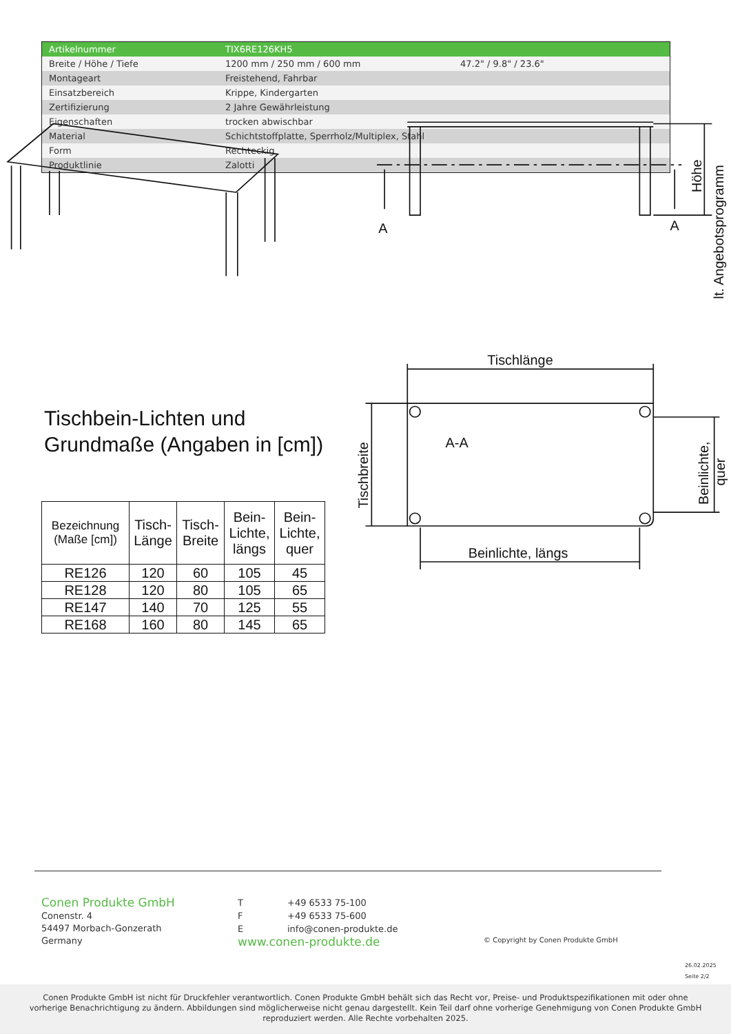| Artikelnummer | TIX6RE126KH5 | |
| Breite / Höhe / Tiefe | 1200 mm / 250 mm / 600 mm | 47.2" / 9.8" / 23.6" |
| Montageart | Freistehend, Fahrbar | |
| Einsatzbereich | Krippe, Kindergarten | |
| Zertifizierung | 2 Jahre Gewährleistung | |
| Eigenschaften | trocken abwischbar | |
| Material | Schichtstoffplatte, Sperrholz/Multiplex, Stahl | |
| Form | Rechteckig | |
| Produktlinie | Zalotti | |
A
A
Tischlänge
A-A
Beinlichte, längs
Höhe
lt. Angebotsprogramm
Tischbreite
Beinlichte,
quer
Tischbein-Lichten und
Grundmaße (Angaben in [cm])
| Bezeichnung (Maße [cm]) | Tisch- Länge | Tisch- Breite | Bein- Lichte, längs | Bein- Lichte, quer |
| --- | --- | --- | --- | --- |
| RE126 | 120 | 60 | 105 | 45 |
| RE128 | 120 | 80 | 105 | 65 |
| RE147 | 140 | 70 | 125 | 55 |
| RE168 | 160 | 80 | 145 | 65 |
Conen Produkte GmbH
Conenstr. 4
54497 Morbach-Gonzerath
Germany
T +49 6533 75-100
F +49 6533 75-600
Einfo@conen-produkte.de
www.conen-produkte.de
© Copyright by Conen Produkte GmbH
26.02.2025
Seite 2/2
Conen Produkte GmbH ist nicht für Druckfehler verantwortlich. Conen Produkte GmbH behält sich das Recht vor, Preise- und Produktspezifikationen mit oder ohne
vorherige Benachrichtigung zu ändern. Abbildungen sind möglicherweise nicht genau dargestellt. Kein Teil darf ohne vorherige Genehmigung von Conen Produkte GmbH
reproduziert werden. Alle Rechte vorbehalten 2025.